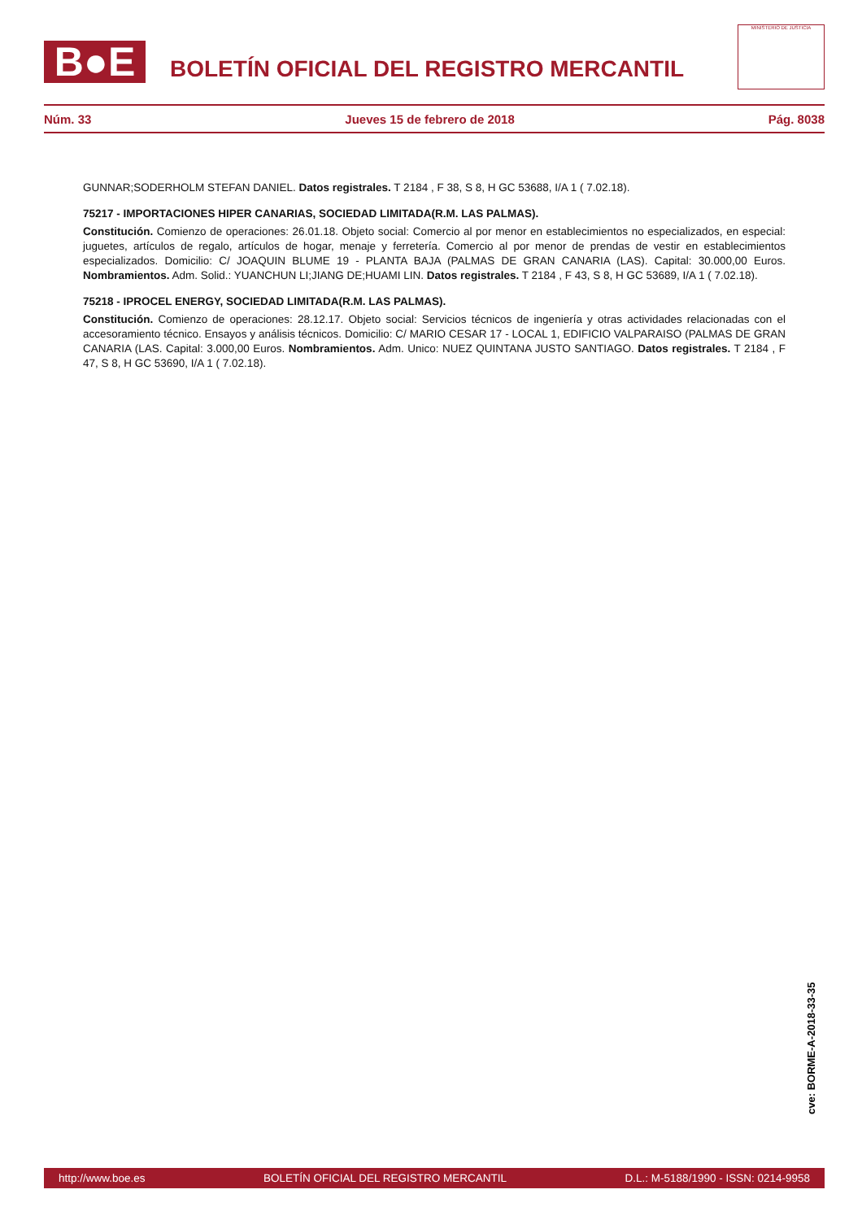B●E
BOLETÍN OFICIAL DEL REGISTRO MERCANTIL
MINISTERIO DE JUSTICIA
Núm. 33 Jueves 15 de febrero de 2018 Pág. 8038
GUNNAR;SODERHOLM STEFAN DANIEL. Datos registrales. T 2184 , F 38, S 8, H GC 53688, I/A 1 ( 7.02.18).
75217 - IMPORTACIONES HIPER CANARIAS, SOCIEDAD LIMITADA(R.M. LAS PALMAS).
Constitución. Comienzo de operaciones: 26.01.18. Objeto social: Comercio al por menor en establecimientos no especializados, en especial: juguetes, artículos de regalo, artículos de hogar, menaje y ferretería. Comercio al por menor de prendas de vestir en establecimientos especializados. Domicilio: C/ JOAQUIN BLUME 19 - PLANTA BAJA (PALMAS DE GRAN CANARIA (LAS). Capital: 30.000,00 Euros. Nombramientos. Adm. Solid.: YUANCHUN LI;JIANG DE;HUAMI LIN. Datos registrales. T 2184 , F 43, S 8, H GC 53689, I/A 1 ( 7.02.18).
75218 - IPROCEL ENERGY, SOCIEDAD LIMITADA(R.M. LAS PALMAS).
Constitución. Comienzo de operaciones: 28.12.17. Objeto social: Servicios técnicos de ingeniería y otras actividades relacionadas con el accesoramiento técnico. Ensayos y análisis técnicos. Domicilio: C/ MARIO CESAR 17 - LOCAL 1, EDIFICIO VALPARAISO (PALMAS DE GRAN CANARIA (LAS. Capital: 3.000,00 Euros. Nombramientos. Adm. Unico: NUEZ QUINTANA JUSTO SANTIAGO. Datos registrales. T 2184 , F 47, S 8, H GC 53690, I/A 1 ( 7.02.18).
cve: BORME-A-2018-33-35
http://www.boe.es BOLETÍN OFICIAL DEL REGISTRO MERCANTIL D.L.: M-5188/1990 - ISSN: 0214-9958